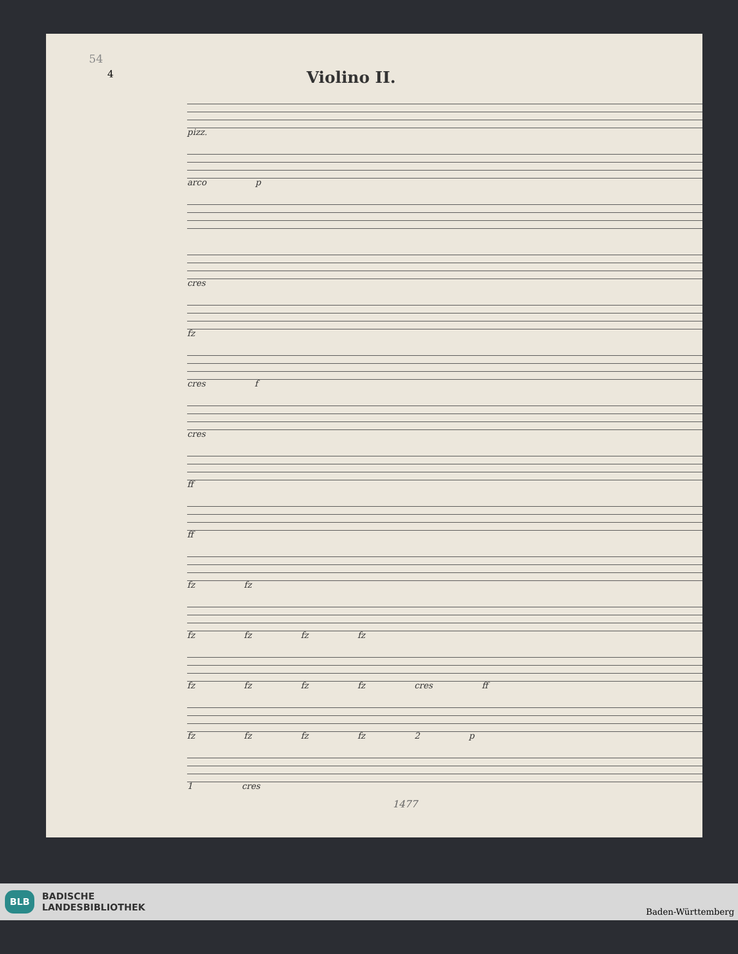54
4 Violino II.
pizz.
arco p
cres
fz
cres f
cres
ff
ff
fz fz
fz fz fz fz
fz fz fz fz cres ff
fz fz fz fz 2 p
1 cres
1477
BLB BADISCHE
LANDESBIBLIOTHEK
Baden-Württemberg